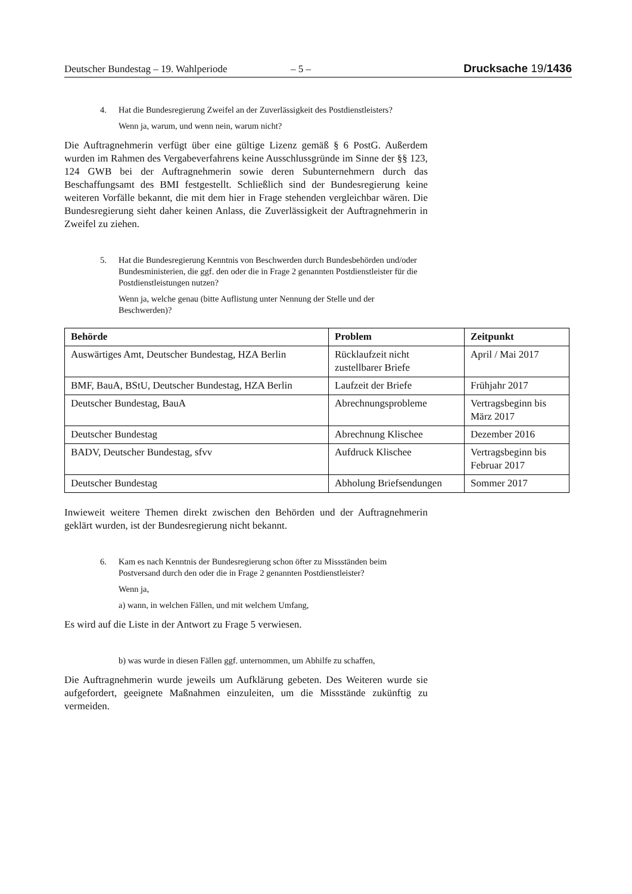Deutscher Bundestag – 19. Wahlperiode – 5 – Drucksache 19/1436
4. Hat die Bundesregierung Zweifel an der Zuverlässigkeit des Postdienstleisters?
Wenn ja, warum, und wenn nein, warum nicht?
Die Auftragnehmerin verfügt über eine gültige Lizenz gemäß § 6 PostG. Außerdem wurden im Rahmen des Vergabeverfahrens keine Ausschlussgründe im Sinne der §§ 123, 124 GWB bei der Auftragnehmerin sowie deren Subunternehmern durch das Beschaffungsamt des BMI festgestellt. Schließlich sind der Bundesregierung keine weiteren Vorfälle bekannt, die mit dem hier in Frage stehenden vergleichbar wären. Die Bundesregierung sieht daher keinen Anlass, die Zuverlässigkeit der Auftragnehmerin in Zweifel zu ziehen.
5. Hat die Bundesregierung Kenntnis von Beschwerden durch Bundesbehörden und/oder Bundesministerien, die ggf. den oder die in Frage 2 genannten Postdienstleister für die Postdienstleistungen nutzen?
Wenn ja, welche genau (bitte Auflistung unter Nennung der Stelle und der Beschwerden)?
| Behörde | Problem | Zeitpunkt |
| --- | --- | --- |
| Auswärtiges Amt, Deutscher Bundestag, HZA Berlin | Rücklaufzeit nicht zustellbarer Briefe | April / Mai 2017 |
| BMF, BauA, BStU, Deutscher Bundestag, HZA Berlin | Laufzeit der Briefe | Frühjahr 2017 |
| Deutscher Bundestag, BauA | Abrechnungsprobleme | Vertragsbeginn bis März 2017 |
| Deutscher Bundestag | Abrechnung Klischee | Dezember 2016 |
| BADV, Deutscher Bundestag, sfvv | Aufdruck Klischee | Vertragsbeginn bis Februar 2017 |
| Deutscher Bundestag | Abholung Briefsendungen | Sommer 2017 |
Inwieweit weitere Themen direkt zwischen den Behörden und der Auftragnehmerin geklärt wurden, ist der Bundesregierung nicht bekannt.
6. Kam es nach Kenntnis der Bundesregierung schon öfter zu Missständen beim Postversand durch den oder die in Frage 2 genannten Postdienstleister?
Wenn ja,
a) wann, in welchen Fällen, und mit welchem Umfang,
Es wird auf die Liste in der Antwort zu Frage 5 verwiesen.
b) was wurde in diesen Fällen ggf. unternommen, um Abhilfe zu schaffen,
Die Auftragnehmerin wurde jeweils um Aufklärung gebeten. Des Weiteren wurde sie aufgefordert, geeignete Maßnahmen einzuleiten, um die Missstände zukünftig zu vermeiden.